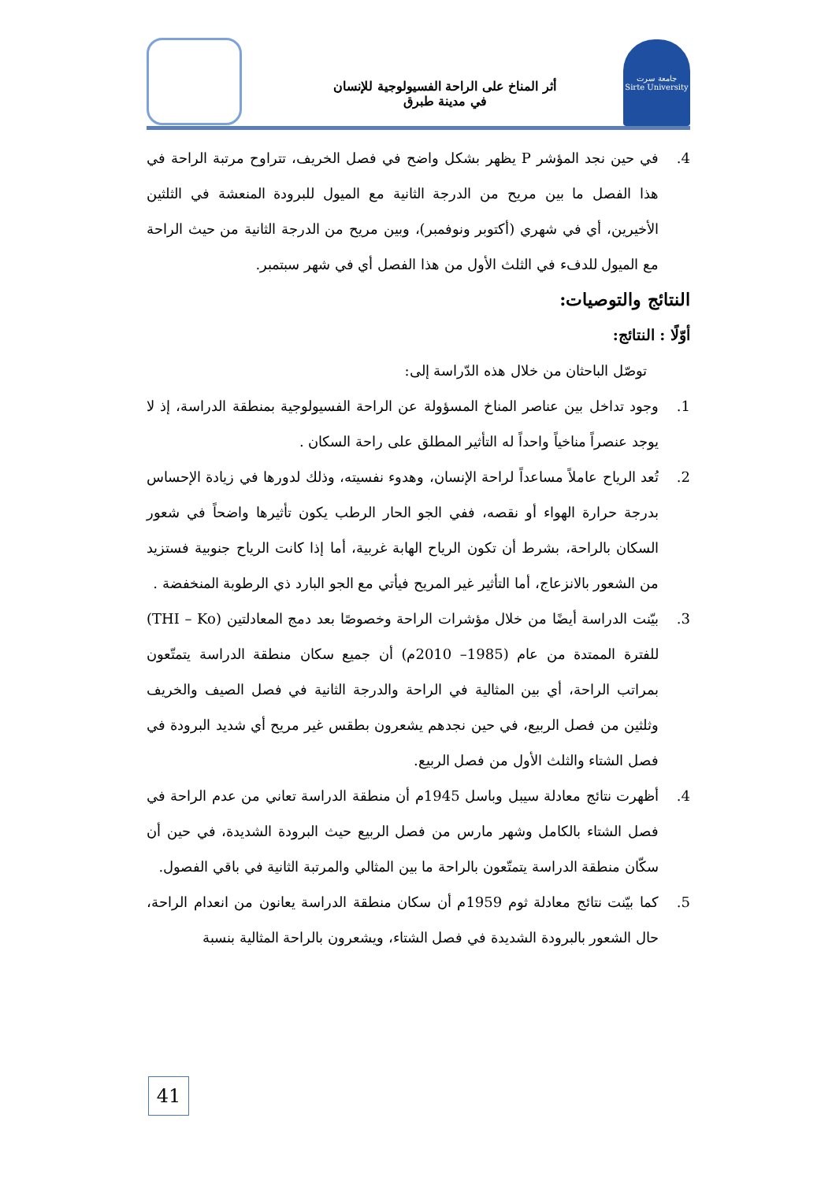جامعة سرت
Sirte University
أثر المناخ على الراحة الفسيولوجية للإنسان
في مدينة طبرق
4. في حين نجد المؤشر P يظهر بشكل واضح في فصل الخريف، تتراوح مرتبة الراحة في هذا الفصل ما بين مريح من الدرجة الثانية مع الميول للبرودة المنعشة في الثلثين الأخيرين، أي في شهري (أكتوبر ونوفمبر)، وبين مريح من الدرجة الثانية من حيث الراحة مع الميول للدفء في الثلث الأول من هذا الفصل أي في شهر سبتمبر.
النتائج والتوصيات:
أوّلًا : النتائج:
توصّل الباحثان من خلال هذه الدّراسة إلى:
1. وجود تداخل بين عناصر المناخ المسؤولة عن الراحة الفسيولوجية بمنطقة الدراسة، إذ لا يوجد عنصراً مناخياً واحداً له التأثير المطلق على راحة السكان .
2. تُعد الرياح عاملاً مساعداً لراحة الإنسان، وهدوء نفسيته، وذلك لدورها في زيادة الإحساس بدرجة حرارة الهواء أو نقصه، ففي الجو الحار الرطب يكون تأثيرها واضحاً في شعور السكان بالراحة، بشرط أن تكون الرياح الهابة غربية، أما إذا كانت الرياح جنوبية فستزيد من الشعور بالانزعاج، أما التأثير غير المريح فيأتي مع الجو البارد ذي الرطوبة المنخفضة .
3. بيّنت الدراسة أيضًا من خلال مؤشرات الراحة وخصوصًا بعد دمج المعادلتين (THI – Ko) للفترة الممتدة من عام (1985– 2010م) أن جميع سكان منطقة الدراسة يتمتّعون بمراتب الراحة، أي بين المثالية في الراحة والدرجة الثانية في فصل الصيف والخريف وثلثين من فصل الربيع، في حين نجدهم يشعرون بطقس غير مريح أي شديد البرودة في فصل الشتاء والثلث الأول من فصل الربيع.
4. أظهرت نتائج معادلة سيبل وباسل 1945م أن منطقة الدراسة تعاني من عدم الراحة في فصل الشتاء بالكامل وشهر مارس من فصل الربيع حيث البرودة الشديدة، في حين أن سكّان منطقة الدراسة يتمتّعون بالراحة ما بين المثالي والمرتبة الثانية في باقي الفصول.
5. كما بيّنت نتائج معادلة ثوم 1959م أن سكان منطقة الدراسة يعانون من انعدام الراحة، حال الشعور بالبرودة الشديدة في فصل الشتاء، ويشعرون بالراحة المثالية بنسبة
41